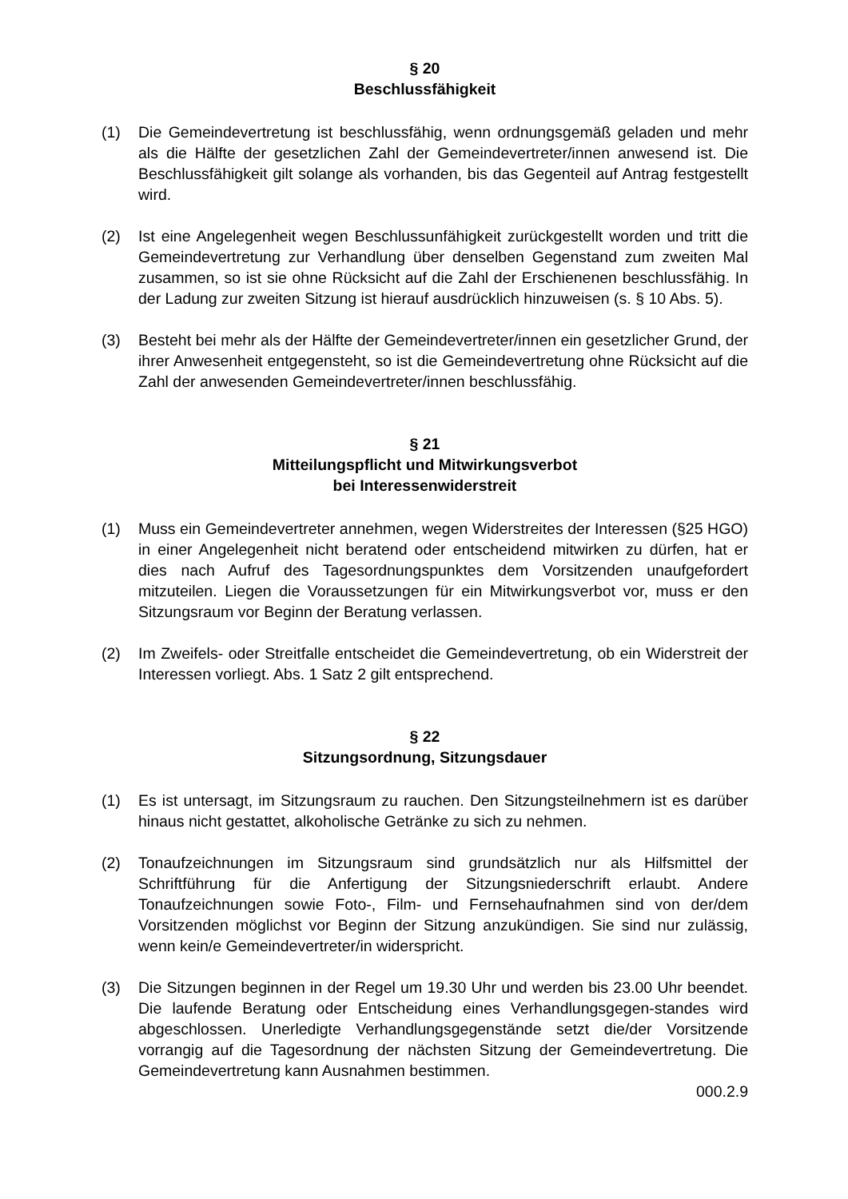§ 20
Beschlussfähigkeit
(1) Die Gemeindevertretung ist beschlussfähig, wenn ordnungsgemäß geladen und mehr als die Hälfte der gesetzlichen Zahl der Gemeindevertreter/innen anwesend ist. Die Beschlussfähigkeit gilt solange als vorhanden, bis das Gegenteil auf Antrag festgestellt wird.
(2) Ist eine Angelegenheit wegen Beschlussunfähigkeit zurückgestellt worden und tritt die Gemeindevertretung zur Verhandlung über denselben Gegenstand zum zweiten Mal zusammen, so ist sie ohne Rücksicht auf die Zahl der Erschienenen beschlussfähig. In der Ladung zur zweiten Sitzung ist hierauf ausdrücklich hinzuweisen (s. § 10 Abs. 5).
(3) Besteht bei mehr als der Hälfte der Gemeindevertreter/innen ein gesetzlicher Grund, der ihrer Anwesenheit entgegensteht, so ist die Gemeindevertretung ohne Rücksicht auf die Zahl der anwesenden Gemeindevertreter/innen beschlussfähig.
§ 21
Mitteilungspflicht und Mitwirkungsverbot
bei Interessenwiderstreit
(1) Muss ein Gemeindevertreter annehmen, wegen Widerstreites der Interessen (§25 HGO) in einer Angelegenheit nicht beratend oder entscheidend mitwirken zu dürfen, hat er dies nach Aufruf des Tagesordnungspunktes dem Vorsitzenden unaufgefordert mitzuteilen. Liegen die Voraussetzungen für ein Mitwirkungsverbot vor, muss er den Sitzungsraum vor Beginn der Beratung verlassen.
(2) Im Zweifels- oder Streitfalle entscheidet die Gemeindevertretung, ob ein Widerstreit der Interessen vorliegt. Abs. 1 Satz 2 gilt entsprechend.
§ 22
Sitzungsordnung, Sitzungsdauer
(1) Es ist untersagt, im Sitzungsraum zu rauchen. Den Sitzungsteilnehmern ist es darüber hinaus nicht gestattet, alkoholische Getränke zu sich zu nehmen.
(2) Tonaufzeichnungen im Sitzungsraum sind grundsätzlich nur als Hilfsmittel der Schriftführung für die Anfertigung der Sitzungsniederschrift erlaubt. Andere Tonaufzeichnungen sowie Foto-, Film- und Fernsehaufnahmen sind von der/dem Vorsitzenden möglichst vor Beginn der Sitzung anzukündigen. Sie sind nur zulässig, wenn kein/e Gemeindevertreter/in widerspricht.
(3) Die Sitzungen beginnen in der Regel um 19.30 Uhr und werden bis 23.00 Uhr beendet. Die laufende Beratung oder Entscheidung eines Verhandlungsgegen-standes wird abgeschlossen. Unerledigte Verhandlungsgegenstände setzt die/der Vorsitzende vorrangig auf die Tagesordnung der nächsten Sitzung der Gemeindevertretung. Die Gemeindevertretung kann Ausnahmen bestimmen.
000.2.9